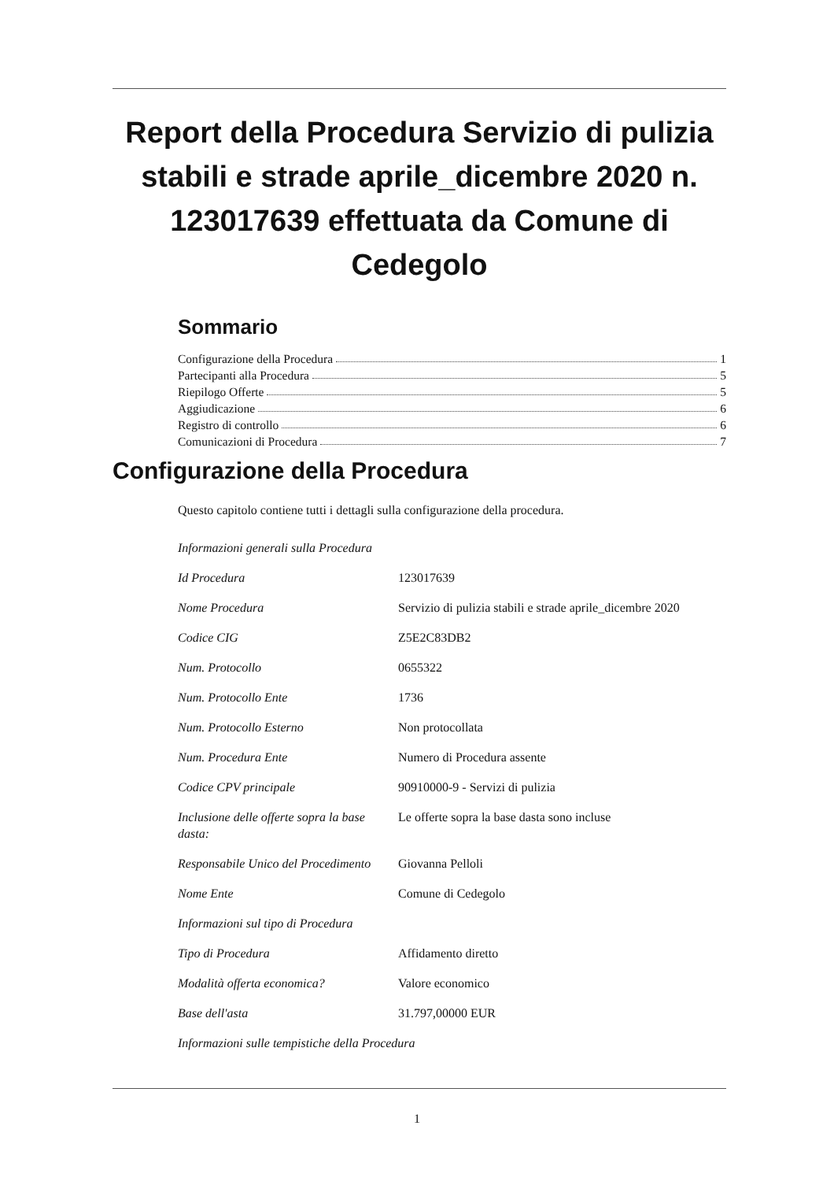Report della Procedura Servizio di pulizia stabili e strade aprile_dicembre 2020 n. 123017639 effettuata da Comune di Cedegolo
Sommario
Configurazione della Procedura 1
Partecipanti alla Procedura 5
Riepilogo Offerte 5
Aggiudicazione 6
Registro di controllo 6
Comunicazioni di Procedura 7
Configurazione della Procedura
Questo capitolo contiene tutti i dettagli sulla configurazione della procedura.
| Informazioni generali sulla Procedura | |
| Id Procedura | 123017639 |
| Nome Procedura | Servizio di pulizia stabili e strade aprile_dicembre 2020 |
| Codice CIG | Z5E2C83DB2 |
| Num. Protocollo | 0655322 |
| Num. Protocollo Ente | 1736 |
| Num. Protocollo Esterno | Non protocollata |
| Num. Procedura Ente | Numero di Procedura assente |
| Codice CPV principale | 90910000-9 - Servizi di pulizia |
| Inclusione delle offerte sopra la base dasta: | Le offerte sopra la base dasta sono incluse |
| Responsabile Unico del Procedimento | Giovanna Pelloli |
| Nome Ente | Comune di Cedegolo |
| Informazioni sul tipo di Procedura | |
| Tipo di Procedura | Affidamento diretto |
| Modalità offerta economica? | Valore economico |
| Base dell'asta | 31.797,00000 EUR |
| Informazioni sulle tempistiche della Procedura | |
1